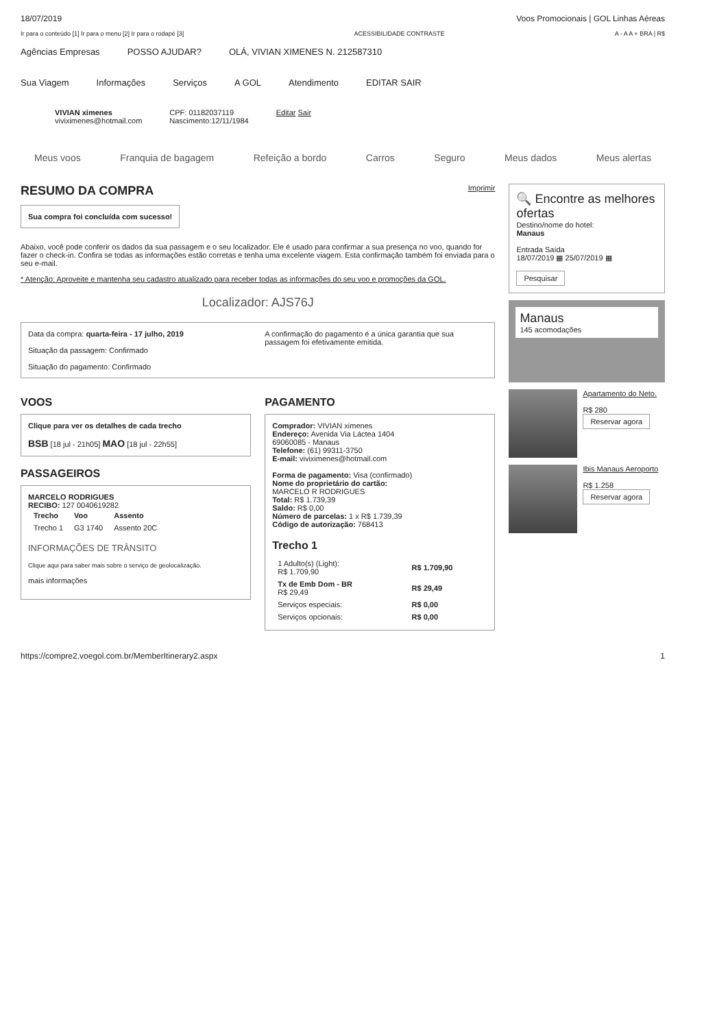18/07/2019 Voos Promocionais | GOL Linhas Aéreas
Ir para o conteúdo [1] Ir para o menu [2] Ir para o rodapé [3] ACESSIBILIDADE CONTRASTE A - A A + BRA | R$
Agências Empresas POSSO AJUDAR? OLÁ, VIVIAN XIMENES N. 212587310
Sua Viagem Informações Serviços A GOL Atendimento EDITAR SAIR
VIVIAN ximenes
viviximenes@hotmail.com
CPF: 01182037119
Nascimento:12/11/1984
Editar Sair
Meus voos Franquia de bagagem Refeição a bordo Carros Seguro Meus dados Meus alertas
RESUMO DA COMPRA Imprimir
Sua compra foi concluída com sucesso!
Abaixo, você pode conferir os dados da sua passagem e o seu localizador. Ele é usado para confirmar a sua presença no voo, quando for fazer o check-in. Confira se todas as informações estão corretas e tenha uma excelente viagem. Esta confirmação também foi enviada para o seu e-mail.
* Atenção: Aproveite e mantenha seu cadastro atualizado para receber todas as informações do seu voo e promoções da GOL.
Localizador: AJS76J
Data da compra: quarta-feira - 17 julho, 2019
Situação da passagem: Confirmado
Situação do pagamento: Confirmado
A confirmação do pagamento é a única garantia que sua passagem foi efetivamente emitida.
VOOS
Clique para ver os detalhes de cada trecho
BSB [18 jul - 21h05] MAO [18 jul - 22h55]
PASSAGEIROS
MARCELO RODRIGUES
RECIBO: 127 0040619282
| Trecho | Voo | Assento |
| --- | --- | --- |
| Trecho 1 | G3 1740 | Assento 20C |
INFORMAÇÕES DE TRÂNSITO
Clique aqui para saber mais sobre o serviço de geolocalização.
mais informações
PAGAMENTO
Comprador: VIVIAN ximenes
Endereço: Avenida Via Láctea 1404
69060085 - Manaus
Telefone: (61) 99311-3750
E-mail: viviximenes@hotmail.com
Forma de pagamento: Visa (confirmado)
Nome do proprietário do cartão:
MARCELO R RODRIGUES
Total: R$ 1.739,39
Saldo: R$ 0,00
Número de parcelas: 1 x R$ 1.739,39
Código de autorização: 768413
Trecho 1
| 1 Adulto(s) (Light): R$ 1.709,90 | R$ 1.709,90 |
| Tx de Emb Dom - BR R$ 29,49 | R$ 29,49 |
| Serviços especiais: | R$ 0,00 |
| Serviços opcionais: | R$ 0,00 |
🔍 Encontre as melhores ofertas
Destino/nome do hotel:
Manaus
Entrada Saída
18/07/2019 ▦ 25/07/2019 ▦
Pesquisar
Manaus
145 acomodações
Apartamento do Neto.
R$ 280
Reservar agora
Ibis Manaus Aeroporto
R$ 1.258
Reservar agora
https://compre2.voegol.com.br/MemberItinerary2.aspx 1